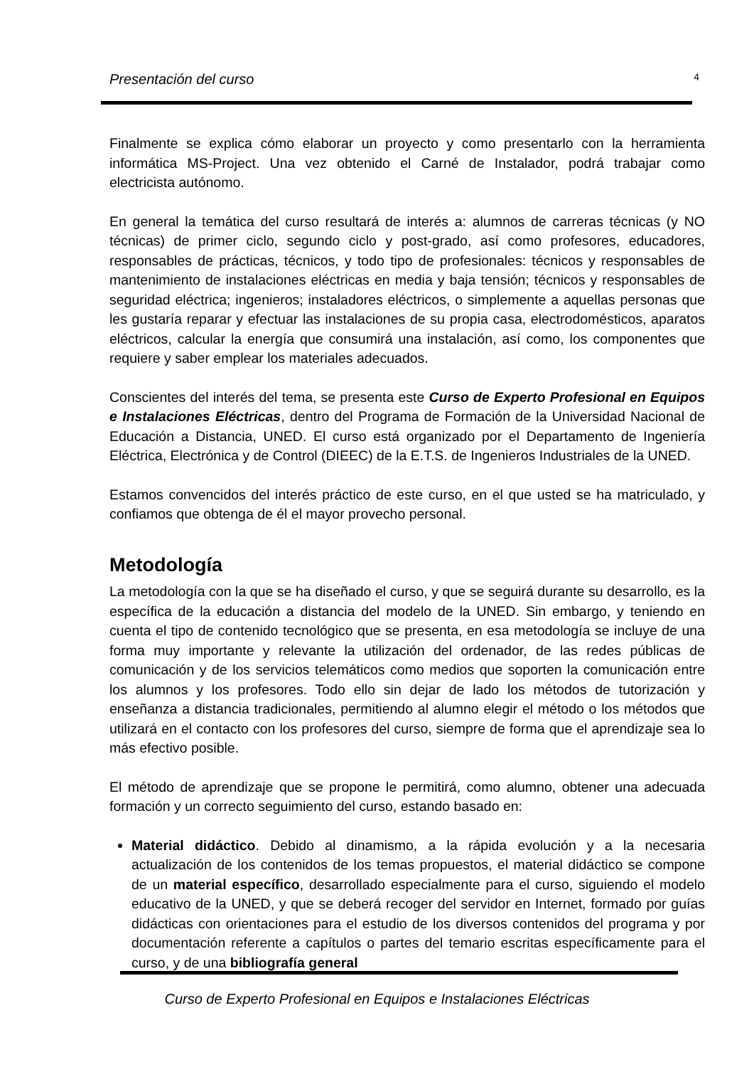Presentación del curso 4
Finalmente se explica cómo elaborar un proyecto y como presentarlo con la herramienta informática MS-Project. Una vez obtenido el Carné de Instalador, podrá trabajar como electricista autónomo.
En general la temática del curso resultará de interés a: alumnos de carreras técnicas (y NO técnicas) de primer ciclo, segundo ciclo y post-grado, así como profesores, educadores, responsables de prácticas, técnicos, y todo tipo de profesionales: técnicos y responsables de mantenimiento de instalaciones eléctricas en media y baja tensión; técnicos y responsables de seguridad eléctrica; ingenieros; instaladores eléctricos, o simplemente a aquellas personas que les gustaría reparar y efectuar las instalaciones de su propia casa, electrodomésticos, aparatos eléctricos, calcular la energía que consumirá una instalación, así como, los componentes que requiere y saber emplear los materiales adecuados.
Conscientes del interés del tema, se presenta este Curso de Experto Profesional en Equipos e Instalaciones Eléctricas, dentro del Programa de Formación de la Universidad Nacional de Educación a Distancia, UNED. El curso está organizado por el Departamento de Ingeniería Eléctrica, Electrónica y de Control (DIEEC) de la E.T.S. de Ingenieros Industriales de la UNED.
Estamos convencidos del interés práctico de este curso, en el que usted se ha matriculado, y confiamos que obtenga de él el mayor provecho personal.
Metodología
La metodología con la que se ha diseñado el curso, y que se seguirá durante su desarrollo, es la específica de la educación a distancia del modelo de la UNED. Sin embargo, y teniendo en cuenta el tipo de contenido tecnológico que se presenta, en esa metodología se incluye de una forma muy importante y relevante la utilización del ordenador, de las redes públicas de comunicación y de los servicios telemáticos como medios que soporten la comunicación entre los alumnos y los profesores. Todo ello sin dejar de lado los métodos de tutorización y enseñanza a distancia tradicionales, permitiendo al alumno elegir el método o los métodos que utilizará en el contacto con los profesores del curso, siempre de forma que el aprendizaje sea lo más efectivo posible.
El método de aprendizaje que se propone le permitirá, como alumno, obtener una adecuada formación y un correcto seguimiento del curso, estando basado en:
Material didáctico. Debido al dinamismo, a la rápida evolución y a la necesaria actualización de los contenidos de los temas propuestos, el material didáctico se compone de un material específico, desarrollado especialmente para el curso, siguiendo el modelo educativo de la UNED, y que se deberá recoger del servidor en Internet, formado por guías didácticas con orientaciones para el estudio de los diversos contenidos del programa y por documentación referente a capítulos o partes del temario escritas específicamente para el curso, y de una bibliografía general
Curso de Experto Profesional en Equipos e Instalaciones Eléctricas